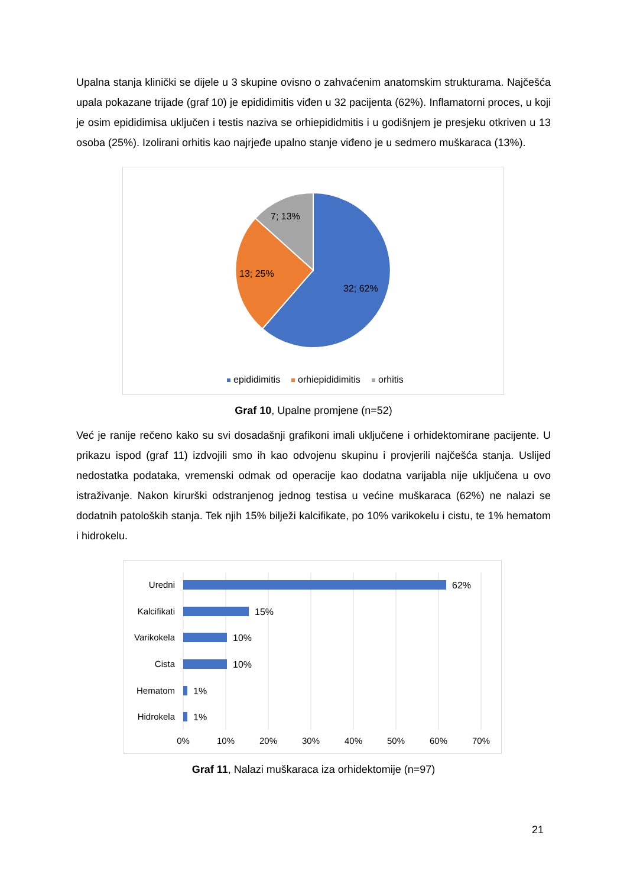Upalna stanja klinički se dijele u 3 skupine ovisno o zahvaćenim anatomskim strukturama. Najčešća upala pokazane trijade (graf 10) je epididimitis viđen u 32 pacijenta (62%). Inflamatorni proces, u koji je osim epididimisa uključen i testis naziva se orhiepididmitis i u godišnjem je presjeku otkriven u 13 osoba (25%). Izolirani orhitis kao najrjeđe upalno stanje viđeno je u sedmero muškaraca (13%).
7; 13%
13; 25%
32; 62%
epididimitis
orhiepididimitis
orhitis
Graf 10, Upalne promjene (n=52)
Već je ranije rečeno kako su svi dosadašnji grafikoni imali uključene i orhidektomirane pacijente. U prikazu ispod (graf 11) izdvojili smo ih kao odvojenu skupinu i provjerili najčešća stanja. Uslijed nedostatka podataka, vremenski odmak od operacije kao dodatna varijabla nije uključena u ovo istraživanje. Nakon kirurški odstranjenog jednog testisa u većine muškaraca (62%) ne nalazi se dodatnih patoloških stanja. Tek njih 15% bilježi kalcifikate, po 10% varikokelu i cistu, te 1% hematom i hidrokelu.
Uredni
Kalcifikati
Varikokela
Cista
Hematom
Hidrokela
62%
15%
10%
10%
1%
1%
0%
10%
20%
30%
40%
50%
60%
70%
Graf 11, Nalazi muškaraca iza orhidektomije (n=97)
21